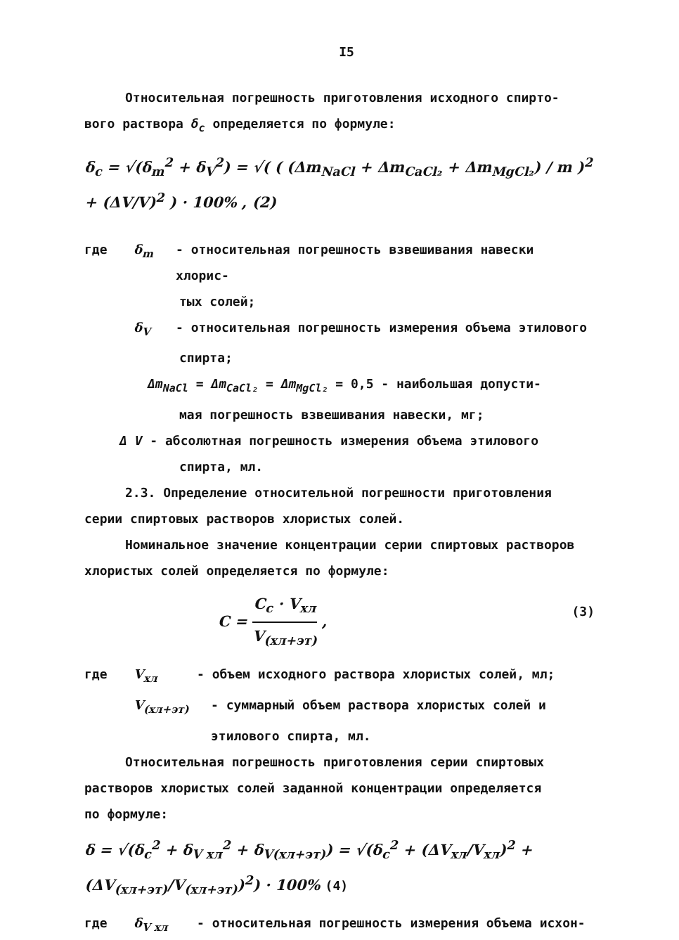I5
Относительная погрешность приготовления исходного спирто-
вого раствора δ<sub>c</sub> определяется по формуле:
δ<sub>c</sub> = √(δ<sub>m</sub><sup>2</sup> + δ<sub>V</sub><sup>2</sup>) = √( ( (Δm<sub>NaCl</sub> + Δm<sub>CaCl₂</sub> + Δm<sub>MgCl₂</sub>) / m )<sup>2</sup> + (ΔV/V)<sup>2</sup> ) · 100% , (2)
где δ<sub>m</sub> - относительная погрешность взвешивания навески хлорис-
тых солей;
δ<sub>V</sub> - относительная погрешность измерения объема этилового
спирта;
Δm<sub>NaCl</sub> = Δm<sub>CaCl₂</sub> = Δm<sub>MgCl₂</sub> = 0,5 - наибольшая допусти-
мая погрешность взвешивания навески, мг;
Δ V - абсолютная погрешность измерения объема этилового
спирта, мл.
2.3. Определение относительной погрешности приготовления
серии спиртовых растворов хлористых солей.
Номинальное значение концентрации серии спиртовых растворов
хлористых солей определяется по формуле:
C = C<sub>c</sub> · V<sub>хл</sub> V<sub>(хл+эт)</sub> , (3)
где V<sub>хл</sub> - объем исходного раствора хлористых солей, мл;
V<sub>(хл+эт)</sub> - суммарный объем раствора хлористых солей и
этилового спирта, мл.
Относительная погрешность приготовления серии спиртовых
растворов хлористых солей заданной концентрации определяется
по формуле:
δ = √(δ<sub>c</sub><sup>2</sup> + δ<sub>V хл</sub><sup>2</sup> + δ<sub>V(хл+эт)</sub>) = √(δ<sub>c</sub><sup>2</sup> + (ΔV<sub>хл</sub>/V<sub>хл</sub>)<sup>2</sup> + (ΔV<sub>(хл+эт)</sub>/V<sub>(хл+эт)</sub>)<sup>2</sup>) · 100% (4)
где δ<sub>V хл</sub> - относительная погрешность измерения объема исхон-